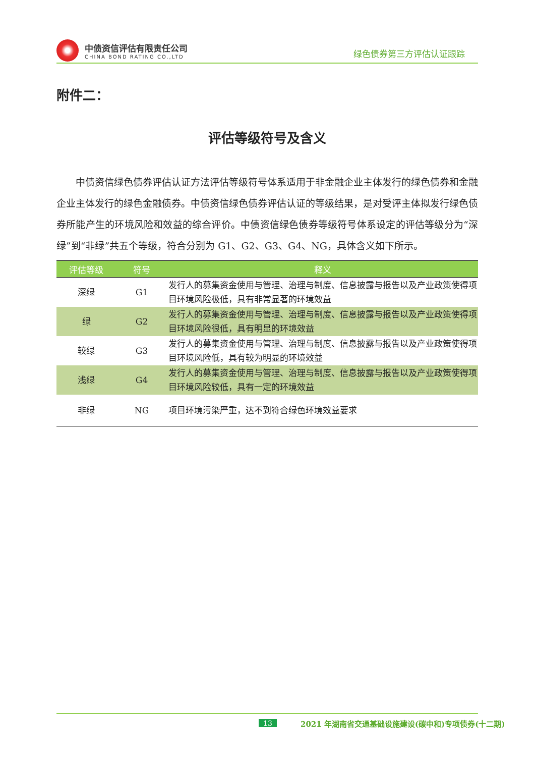中债资信评估有限责任公司
CHINA BOND RATING CO.,LTD
绿色债券第三方评估认证跟踪
附件二：
评估等级符号及含义
中债资信绿色债券评估认证方法评估等级符号体系适用于非金融企业主体发行的绿色债券和金融企业主体发行的绿色金融债券。中债资信绿色债券评估认证的等级结果，是对受评主体拟发行绿色债券所能产生的环境风险和效益的综合评价。中债资信绿色债券等级符号体系设定的评估等级分为“深绿”到“非绿”共五个等级，符合分别为 G1、G2、G3、G4、NG，具体含义如下所示。
| 评估等级 | 符号 | 释义 |
| --- | --- | --- |
| 深绿 | G1 | 发行人的募集资金使用与管理、治理与制度、信息披露与报告以及产业政策使得项目环境风险极低，具有非常显著的环境效益 |
| 绿 | G2 | 发行人的募集资金使用与管理、治理与制度、信息披露与报告以及产业政策使得项目环境风险很低，具有明显的环境效益 |
| 较绿 | G3 | 发行人的募集资金使用与管理、治理与制度、信息披露与报告以及产业政策使得项目环境风险低，具有较为明显的环境效益 |
| 浅绿 | G4 | 发行人的募集资金使用与管理、治理与制度、信息披露与报告以及产业政策使得项目环境风险较低，具有一定的环境效益 |
| 非绿 | NG | 项目环境污染严重，达不到符合绿色环境效益要求 |
13 2021 年湖南省交通基础设施建设(碳中和)专项债券(十二期)